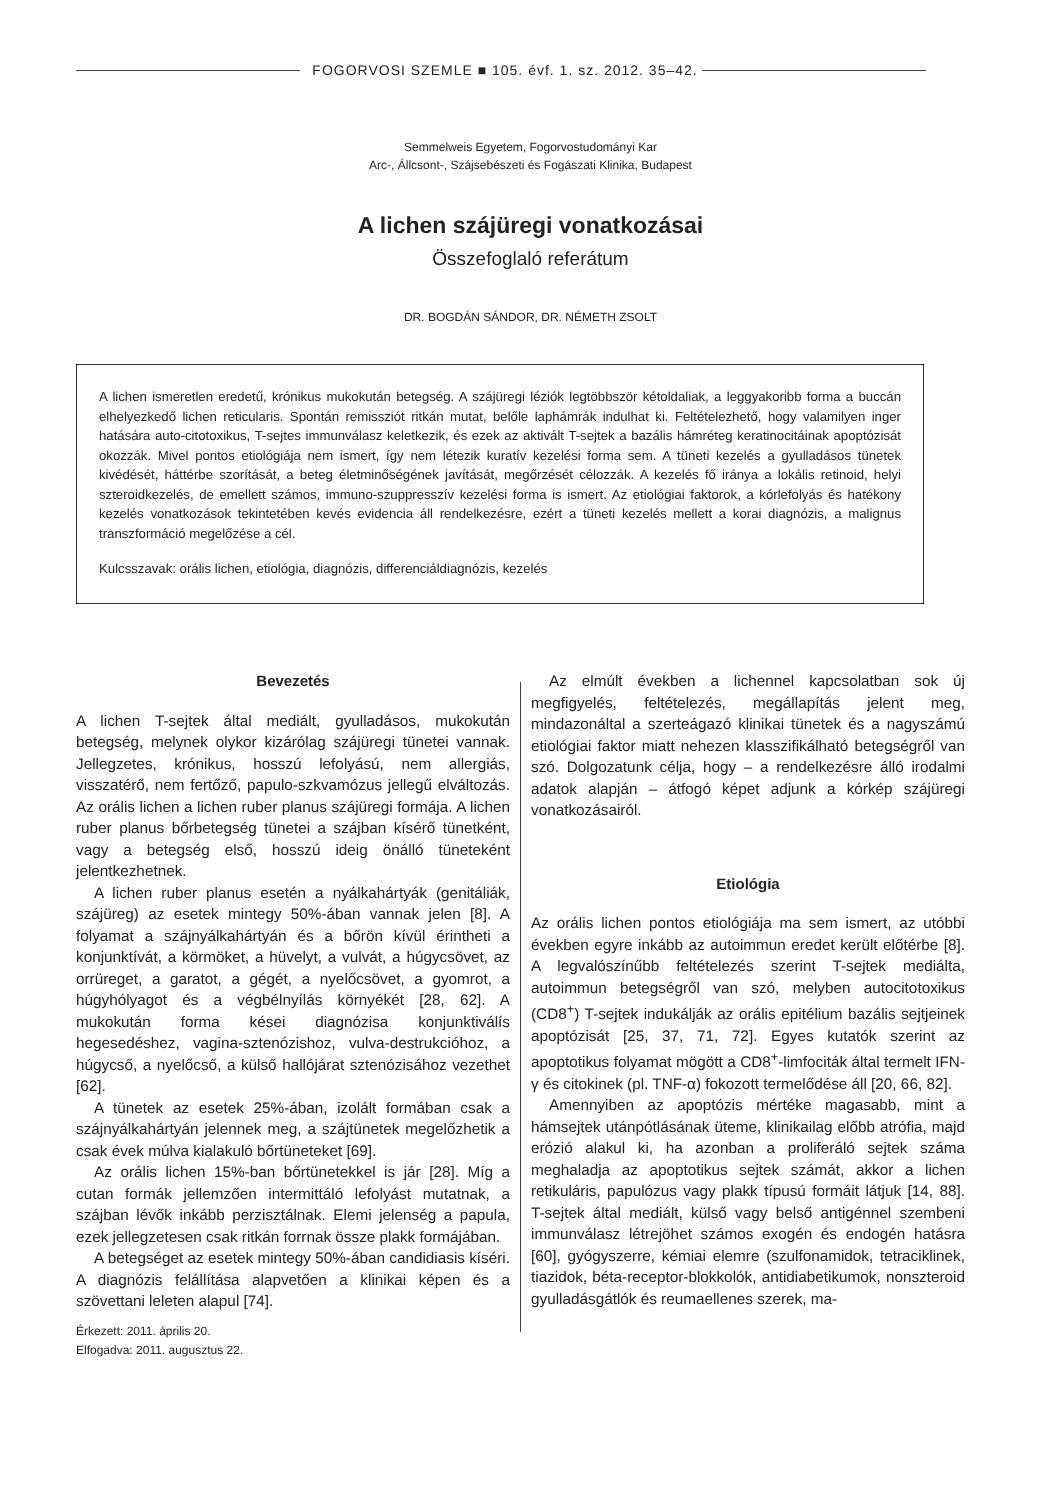FOGORVOSI SZEMLE ■ 105. évf. 1. sz. 2012. 35–42.
Semmelweis Egyetem, Fogorvostudományi Kar
Arc-, Állcsont-, Szájsebészeti és Fogászati Klinika, Budapest
A lichen szájüregi vonatkozásai
Összefoglaló referátum
DR. BOGDÁN SÁNDOR, DR. NÉMETH ZSOLT
A lichen ismeretlen eredetű, krónikus mukokután betegség. A szájüregi léziók legtöbbször kétoldaliak, a leggyakoribb forma a buccán elhelyezkedő lichen reticularis. Spontán remissziót ritkán mutat, belőle laphámrák indulhat ki. Feltételezhető, hogy valamilyen inger hatására auto-citotoxikus, T-sejtes immunválasz keletkezik, és ezek az aktivált T-sejtek a bazális hámréteg keratinocitáinak apoptózisát okozzák. Mivel pontos etiológiája nem ismert, így nem létezik kuratív kezelési forma sem. A tüneti kezelés a gyulladásos tünetek kivédését, háttérbe szorítását, a beteg életminőségének javítását, megőrzését célozzák. A kezelés fő iránya a lokális retinoid, helyi szteroidkezelés, de emellett számos, immuno-szuppresszív kezelési forma is ismert. Az etiológiai faktorok, a kórlefolyás és hatékony kezelés vonatkozások tekintetében kevés evidencia áll rendelkezésre, ezért a tüneti kezelés mellett a korai diagnózis, a malignus transzformáció megelőzése a cél.
Kulcsszavak: orális lichen, etiológia, diagnózis, differenciáldiagnózis, kezelés
Bevezetés
A lichen T-sejtek által mediált, gyulladásos, mukokután betegség, melynek olykor kizárólag szájüregi tünetei vannak. Jellegzetes, krónikus, hosszú lefolyású, nem allergiás, visszatérő, nem fertőző, papulo-szkvamózus jellegű elváltozás. Az orális lichen a lichen ruber planus szájüregi formája. A lichen ruber planus bőrbetegség tünetei a szájban kísérő tünetként, vagy a betegség első, hosszú ideig önálló tüneteként jelentkezhetnek.
A lichen ruber planus esetén a nyálkahártyák (genitáliák, szájüreg) az esetek mintegy 50%-ában vannak jelen [8]. A folyamat a szájnyálkahártyán és a bőrön kívül érintheti a konjunktívát, a körmöket, a hüvelyt, a vulvát, a húgycsövet, az orrüreget, a garatot, a gégét, a nyelőcsövet, a gyomrot, a húgyhólyagot és a végbélnyílás környékét [28, 62]. A mukokután forma kései diagnózisa konjunktiválís hegesedéshez, vagina-sztenózishoz, vulva-destrukcióhoz, a húgycső, a nyelőcső, a külső hallójárat sztenózisához vezethet [62].
A tünetek az esetek 25%-ában, izolált formában csak a szájnyálkahártyán jelennek meg, a szájtünetek megelőzhetik a csak évek múlva kialakuló bőrtüneteket [69].
Az orális lichen 15%-ban bőrtünetekkel is jár [28]. Míg a cutan formák jellemzően intermittáló lefolyást mutatnak, a szájban lévők inkább perzisztálnak. Elemi jelenség a papula, ezek jellegzetesen csak ritkán forrnak össze plakk formájában.
A betegséget az esetek mintegy 50%-ában candidiasis kíséri. A diagnózis felállítása alapvetően a klinikai képen és a szövettani leleten alapul [74].
Érkezett: 2011. április 20.
Elfogadva: 2011. augusztus 22.
Az elmúlt években a lichennel kapcsolatban sok új megfigyelés, feltételezés, megállapítás jelent meg, mindazonáltal a szerteágazó klinikai tünetek és a nagyszámú etiológiai faktor miatt nehezen klasszifikálható betegségről van szó. Dolgozatunk célja, hogy – a rendelkezésre álló irodalmi adatok alapján – átfogó képet adjunk a kórkép szájüregi vonatkozásairól.
Etiológia
Az orális lichen pontos etiológiája ma sem ismert, az utóbbi években egyre inkább az autoimmun eredet került előtérbe [8]. A legvalószínűbb feltételezés szerint T-sejtek mediálta, autoimmun betegségről van szó, melyben autocitotoxikus (CD8<sup>+</sup>) T-sejtek indukálják az orális epitélium bazális sejtjeinek apoptózisát [25, 37, 71, 72]. Egyes kutatók szerint az apoptotikus folyamat mögött a CD8<sup>+</sup>-limfociták által termelt IFN-γ és citokinek (pl. TNF-α) fokozott termelődése áll [20, 66, 82].
Amennyiben az apoptózis mértéke magasabb, mint a hámsejtek utánpótlásának üteme, klinikailag előbb atrófia, majd erózió alakul ki, ha azonban a proliferáló sejtek száma meghaladja az apoptotikus sejtek számát, akkor a lichen retikuláris, papulózus vagy plakk típusú formáit látjuk [14, 88]. T-sejtek által mediált, külső vagy belső antigénnel szembeni immunválasz létrejöhet számos exogén és endogén hatásra [60], gyógyszerre, kémiai elemre (szulfonamidok, tetraciklinek, tiazidok, béta-receptor-blokkolók, antidiabetikumok, nonszteroid gyulladásgátlók és reumaellenes szerek, ma-